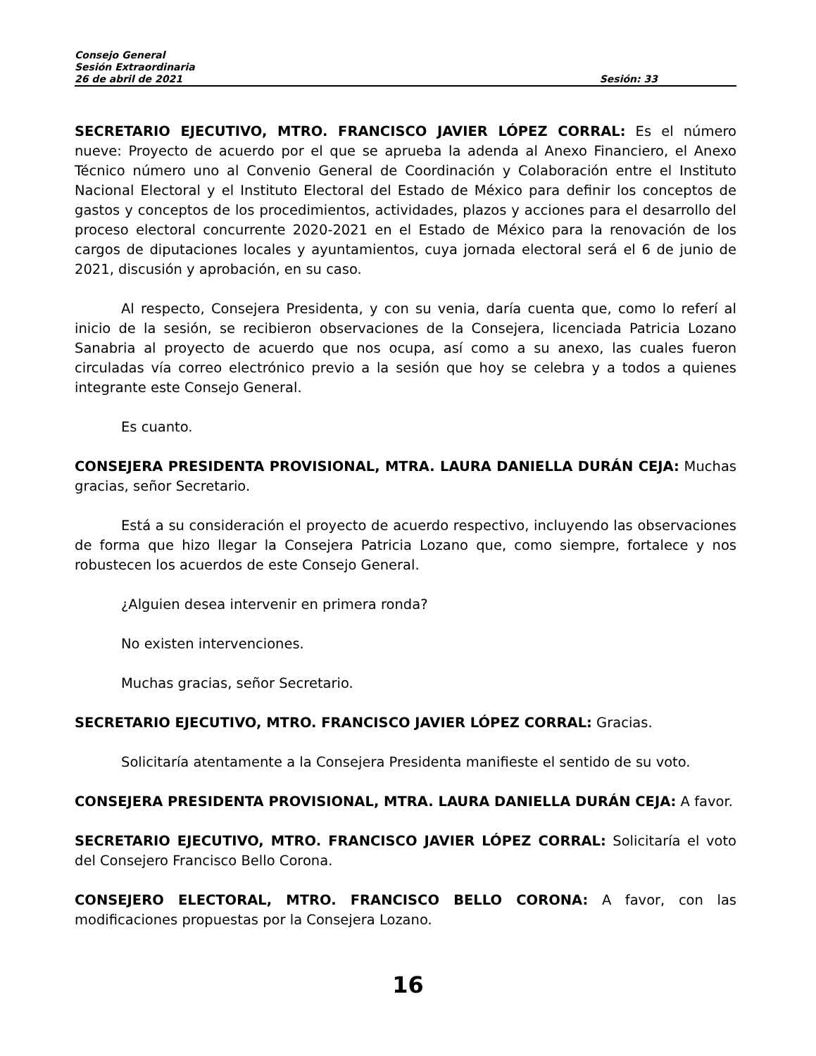Consejo General
Sesión Extraordinaria
26 de abril de 2021 Sesión: 33
SECRETARIO EJECUTIVO, MTRO. FRANCISCO JAVIER LÓPEZ CORRAL: Es el número nueve: Proyecto de acuerdo por el que se aprueba la adenda al Anexo Financiero, el Anexo Técnico número uno al Convenio General de Coordinación y Colaboración entre el Instituto Nacional Electoral y el Instituto Electoral del Estado de México para definir los conceptos de gastos y conceptos de los procedimientos, actividades, plazos y acciones para el desarrollo del proceso electoral concurrente 2020-2021 en el Estado de México para la renovación de los cargos de diputaciones locales y ayuntamientos, cuya jornada electoral será el 6 de junio de 2021, discusión y aprobación, en su caso.
Al respecto, Consejera Presidenta, y con su venia, daría cuenta que, como lo referí al inicio de la sesión, se recibieron observaciones de la Consejera, licenciada Patricia Lozano Sanabria al proyecto de acuerdo que nos ocupa, así como a su anexo, las cuales fueron circuladas vía correo electrónico previo a la sesión que hoy se celebra y a todos a quienes integrante este Consejo General.
Es cuanto.
CONSEJERA PRESIDENTA PROVISIONAL, MTRA. LAURA DANIELLA DURÁN CEJA: Muchas gracias, señor Secretario.
Está a su consideración el proyecto de acuerdo respectivo, incluyendo las observaciones de forma que hizo llegar la Consejera Patricia Lozano que, como siempre, fortalece y nos robustecen los acuerdos de este Consejo General.
¿Alguien desea intervenir en primera ronda?
No existen intervenciones.
Muchas gracias, señor Secretario.
SECRETARIO EJECUTIVO, MTRO. FRANCISCO JAVIER LÓPEZ CORRAL: Gracias.
Solicitaría atentamente a la Consejera Presidenta manifieste el sentido de su voto.
CONSEJERA PRESIDENTA PROVISIONAL, MTRA. LAURA DANIELLA DURÁN CEJA: A favor.
SECRETARIO EJECUTIVO, MTRO. FRANCISCO JAVIER LÓPEZ CORRAL: Solicitaría el voto del Consejero Francisco Bello Corona.
CONSEJERO ELECTORAL, MTRO. FRANCISCO BELLO CORONA: A favor, con las modificaciones propuestas por la Consejera Lozano.
16